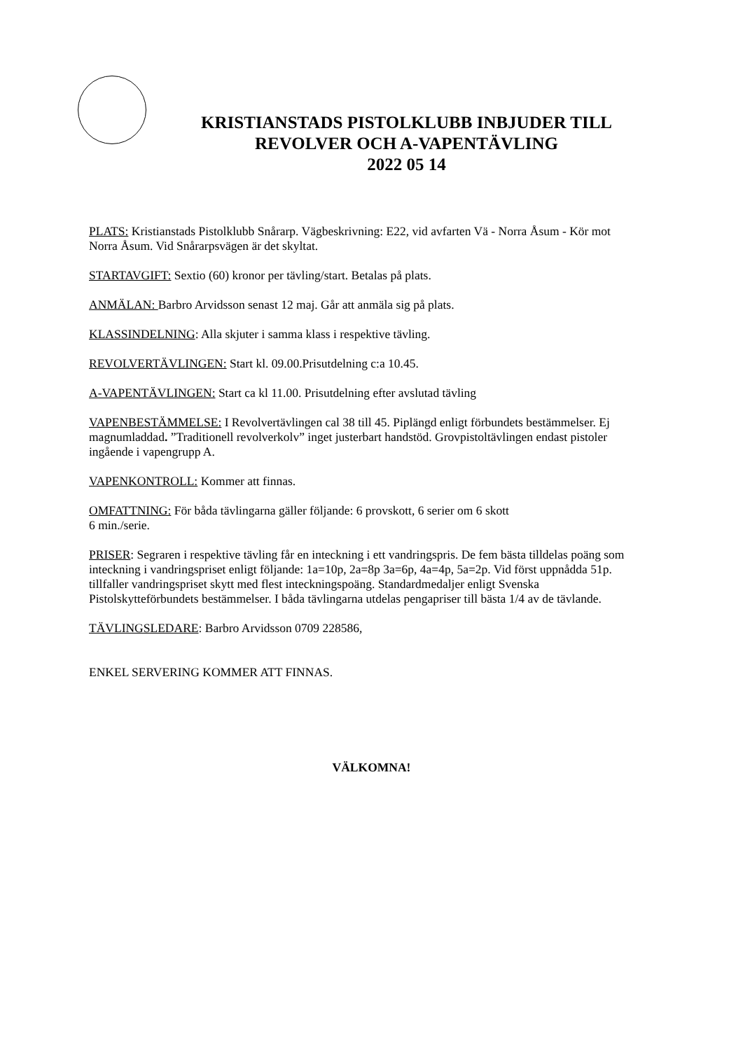KRISTIANSTADS PISTOLKLUBB INBJUDER TILL
REVOLVER OCH A-VAPENTÄVLING
2022 05 14
PLATS: Kristianstads Pistolklubb Snårarp. Vägbeskrivning: E22, vid avfarten Vä - Norra Åsum - Kör mot Norra Åsum. Vid Snårarpsvägen är det skyltat.
STARTAVGIFT: Sextio (60) kronor per tävling/start. Betalas på plats.
ANMÄLAN: Barbro Arvidsson senast 12 maj. Går att anmäla sig på plats.
KLASSINDELNING: Alla skjuter i samma klass i respektive tävling.
REVOLVERTÄVLINGEN: Start kl. 09.00.Prisutdelning c:a 10.45.
A-VAPENTÄVLINGEN: Start ca kl 11.00. Prisutdelning efter avslutad tävling
VAPENBESTÄMMELSE: I Revolvertävlingen cal 38 till 45. Piplängd enligt förbundets bestämmelser. Ej magnumladdad. ”Traditionell revolverkolv” inget justerbart handstöd. Grovpistoltävlingen endast pistoler ingående i vapengrupp A.
VAPENKONTROLL: Kommer att finnas.
OMFATTNING: För båda tävlingarna gäller följande: 6 provskott, 6 serier om 6 skott
6 min./serie.
PRISER: Segraren i respektive tävling får en inteckning i ett vandringspris. De fem bästa tilldelas poäng som inteckning i vandringspriset enligt följande: 1a=10p, 2a=8p 3a=6p, 4a=4p, 5a=2p. Vid först uppnådda 51p. tillfaller vandringspriset skytt med flest inteckningspoäng. Standardmedaljer enligt Svenska Pistolskytteförbundets bestämmelser. I båda tävlingarna utdelas pengapriser till bästa 1/4 av de tävlande.
TÄVLINGSLEDARE: Barbro Arvidsson 0709 228586,
ENKEL SERVERING KOMMER ATT FINNAS.
VÄLKOMNA!